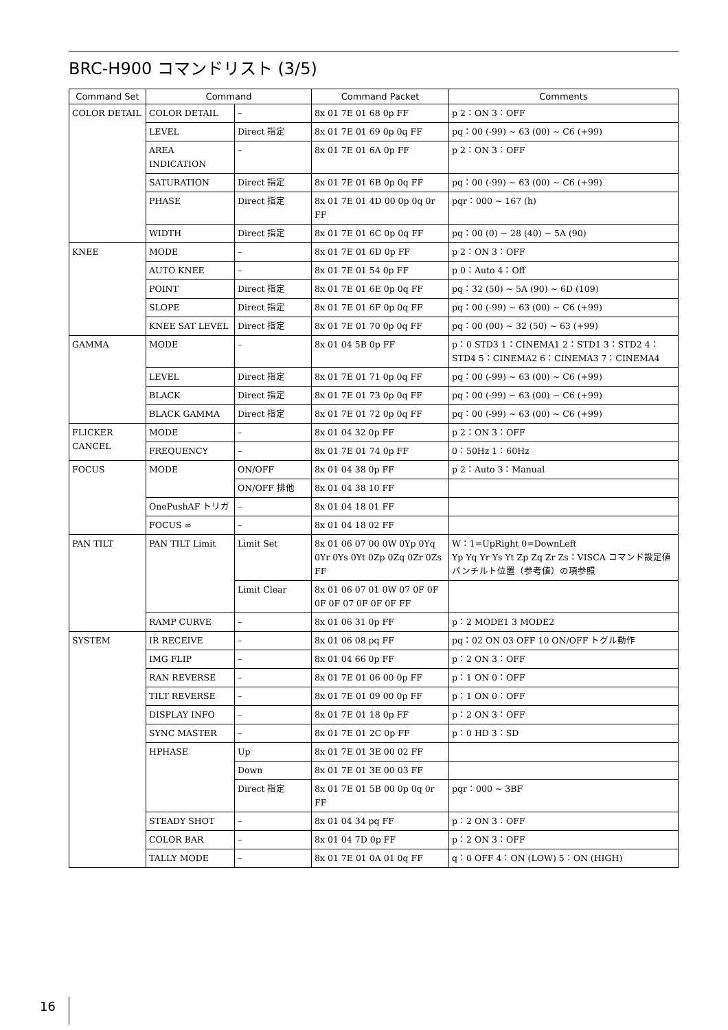BRC-H900 コマンドリスト (3/5)
| Command Set | Command | | Command Packet | Comments |
| --- | --- | --- | --- | --- |
| COLOR DETAIL | COLOR DETAIL | – | 8x 01 7E 01 68 0p FF | p 2：ON 3：OFF |
| | LEVEL | Direct 指定 | 8x 01 7E 01 69 0p 0q FF | pq：00 (-99) ~ 63 (00) ~ C6 (+99) |
| | AREA INDICATION | – | 8x 01 7E 01 6A 0p FF | p 2：ON 3：OFF |
| | SATURATION | Direct 指定 | 8x 01 7E 01 6B 0p 0q FF | pq：00 (-99) ~ 63 (00) ~ C6 (+99) |
| | PHASE | Direct 指定 | 8x 01 7E 01 4D 00 0p 0q 0r FF | pqr：000 ~ 167 (h) |
| | WIDTH | Direct 指定 | 8x 01 7E 01 6C 0p 0q FF | pq：00 (0) ~ 28 (40) ~ 5A (90) |
| KNEE | MODE | – | 8x 01 7E 01 6D 0p FF | p 2：ON 3：OFF |
| | AUTO KNEE | – | 8x 01 7E 01 54 0p FF | p 0：Auto 4：Off |
| | POINT | Direct 指定 | 8x 01 7E 01 6E 0p 0q FF | pq：32 (50) ~ 5A (90) ~ 6D (109) |
| | SLOPE | Direct 指定 | 8x 01 7E 01 6F 0p 0q FF | pq：00 (-99) ~ 63 (00) ~ C6 (+99) |
| | KNEE SAT LEVEL | Direct 指定 | 8x 01 7E 01 70 0p 0q FF | pq：00 (00) ~ 32 (50) ~ 63 (+99) |
| GAMMA | MODE | – | 8x 01 04 5B 0p FF | p：0 STD3 1：CINEMA1 2：STD1 3：STD2 4：STD4 5：CINEMA2 6：CINEMA3 7：CINEMA4 |
| | LEVEL | Direct 指定 | 8x 01 7E 01 71 0p 0q FF | pq：00 (-99) ~ 63 (00) ~ C6 (+99) |
| | BLACK | Direct 指定 | 8x 01 7E 01 73 0p 0q FF | pq：00 (-99) ~ 63 (00) ~ C6 (+99) |
| | BLACK GAMMA | Direct 指定 | 8x 01 7E 01 72 0p 0q FF | pq：00 (-99) ~ 63 (00) ~ C6 (+99) |
| FLICKER CANCEL | MODE | – | 8x 01 04 32 0p FF | p 2：ON 3：OFF |
| | FREQUENCY | – | 8x 01 7E 01 74 0p FF | 0：50Hz 1：60Hz |
| FOCUS | MODE | ON/OFF | 8x 01 04 38 0p FF | p 2：Auto 3：Manual |
| | | ON/OFF 排他 | 8x 01 04 38 10 FF | |
| | OnePushAF トリガ | – | 8x 01 04 18 01 FF | |
| | FOCUS ∞ | – | 8x 01 04 18 02 FF | |
| PAN TILT | PAN TILT Limit | Limit Set | 8x 01 06 07 00 0W 0Yp 0Yq 0Yr 0Ys 0Yt 0Zp 0Zq 0Zr 0Zs FF | W：1=UpRight 0=DownLeft Yp Yq Yr Ys Yt Zp Zq Zr Zs：VISCA コマンド設定値パンチルト位置（参考値）の項参照 |
| | | Limit Clear | 8x 01 06 07 01 0W 07 0F 0F 0F 0F 07 0F 0F 0F FF | |
| | RAMP CURVE | – | 8x 01 06 31 0p FF | p：2 MODE1 3 MODE2 |
| SYSTEM | IR RECEIVE | – | 8x 01 06 08 pq FF | pq：02 ON 03 OFF 10 ON/OFF トグル動作 |
| | IMG FLIP | – | 8x 01 04 66 0p FF | p：2 ON 3：OFF |
| | RAN REVERSE | – | 8x 01 7E 01 06 00 0p FF | p：1 ON 0：OFF |
| | TILT REVERSE | – | 8x 01 7E 01 09 00 0p FF | p：1 ON 0：OFF |
| | DISPLAY INFO | – | 8x 01 7E 01 18 0p FF | p：2 ON 3：OFF |
| | SYNC MASTER | – | 8x 01 7E 01 2C 0p FF | p：0 HD 3：SD |
| | HPHASE | Up | 8x 01 7E 01 3E 00 02 FF | |
| | | Down | 8x 01 7E 01 3E 00 03 FF | |
| | | Direct 指定 | 8x 01 7E 01 5B 00 0p 0q 0r FF | pqr：000 ~ 3BF |
| | STEADY SHOT | – | 8x 01 04 34 pq FF | p：2 ON 3：OFF |
| | COLOR BAR | – | 8x 01 04 7D 0p FF | p：2 ON 3：OFF |
| | TALLY MODE | – | 8x 01 7E 01 0A 01 0q FF | q：0 OFF 4：ON (LOW) 5：ON (HIGH) |
16